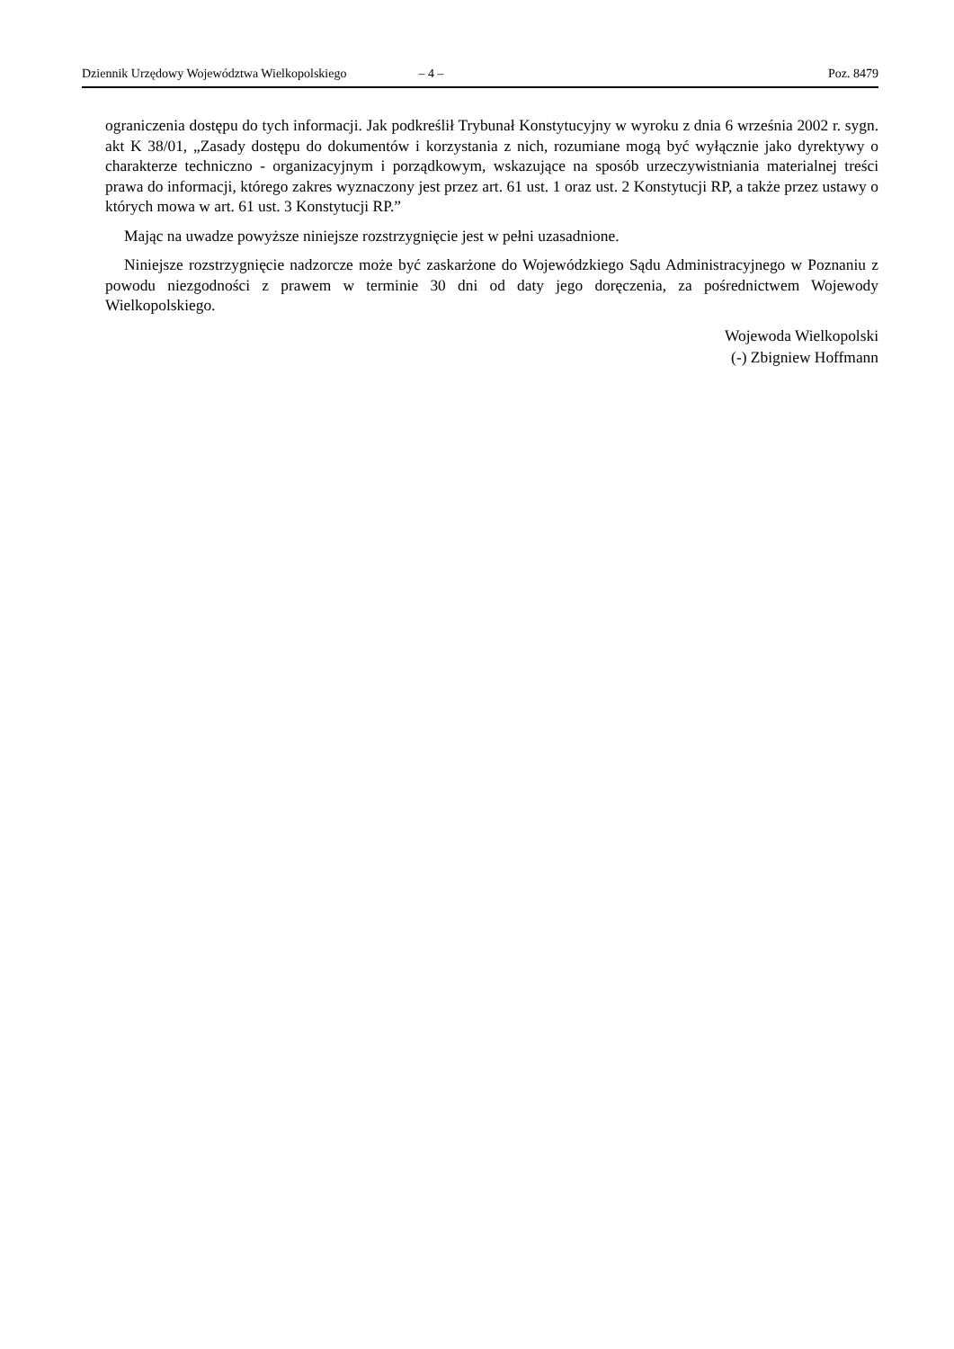Dziennik Urzędowy Województwa Wielkopolskiego – 4 – Poz. 8479
ograniczenia dostępu do tych informacji. Jak podkreślił Trybunał Konstytucyjny w wyroku z dnia 6 września 2002 r. sygn. akt K 38/01, „Zasady dostępu do dokumentów i korzystania z nich, rozumiane mogą być wyłącznie jako dyrektywy o charakterze techniczno - organizacyjnym i porządkowym, wskazujące na sposób urzeczywistniania materialnej treści prawa do informacji, którego zakres wyznaczony jest przez art. 61 ust. 1 oraz ust. 2 Konstytucji RP, a także przez ustawy o których mowa w art. 61 ust. 3 Konstytucji RP.”
Mając na uwadze powyższe niniejsze rozstrzygnięcie jest w pełni uzasadnione.
Niniejsze rozstrzygnięcie nadzorcze może być zaskarżone do Wojewódzkiego Sądu Administracyjnego w Poznaniu z powodu niezgodności z prawem w terminie 30 dni od daty jego doręczenia, za pośrednictwem Wojewody Wielkopolskiego.
Wojewoda Wielkopolski
(-) Zbigniew Hoffmann